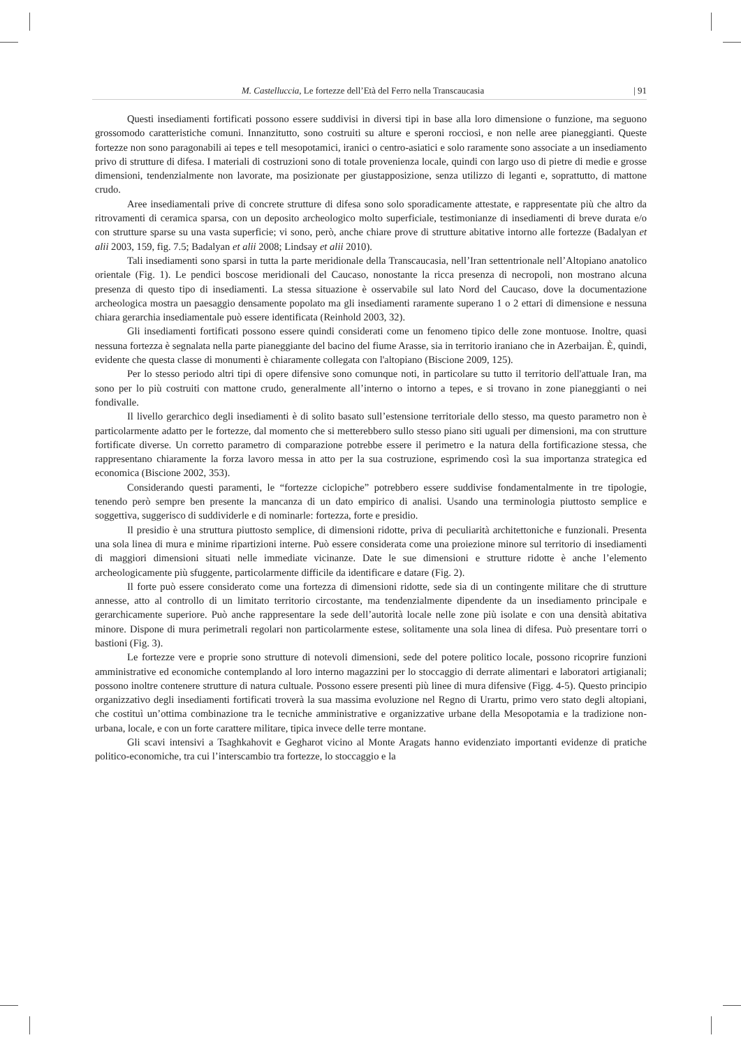M. Castelluccia, Le fortezze dell’Età del Ferro nella Transcaucasia | 91
Questi insediamenti fortificati possono essere suddivisi in diversi tipi in base alla loro dimensione o funzione, ma seguono grossomodo caratteristiche comuni. Innanzitutto, sono costruiti su alture e speroni rocciosi, e non nelle aree pianeggianti. Queste fortezze non sono paragonabili ai tepes e tell mesopotamici, iranici o centro-asiatici e solo raramente sono associate a un insediamento privo di strutture di difesa. I materiali di costruzioni sono di totale provenienza locale, quindi con largo uso di pietre di medie e grosse dimensioni, tendenzialmente non lavorate, ma posizionate per giustapposizione, senza utilizzo di leganti e, soprattutto, di mattone crudo.
Aree insediamentali prive di concrete strutture di difesa sono solo sporadicamente attestate, e rappresentate più che altro da ritrovamenti di ceramica sparsa, con un deposito archeologico molto superficiale, testimonianze di insediamenti di breve durata e/o con strutture sparse su una vasta superficie; vi sono, però, anche chiare prove di strutture abitative intorno alle fortezze (Badalyan et alii 2003, 159, fig. 7.5; Badalyan et alii 2008; Lindsay et alii 2010).
Tali insediamenti sono sparsi in tutta la parte meridionale della Transcaucasia, nell’Iran settentrionale nell’Altopiano anatolico orientale (Fig. 1). Le pendici boscose meridionali del Caucaso, nonostante la ricca presenza di necropoli, non mostrano alcuna presenza di questo tipo di insediamenti. La stessa situazione è osservabile sul lato Nord del Caucaso, dove la documentazione archeologica mostra un paesaggio densamente popolato ma gli insediamenti raramente superano 1 o 2 ettari di dimensione e nessuna chiara gerarchia insediamentale può essere identificata (Reinhold 2003, 32).
Gli insediamenti fortificati possono essere quindi considerati come un fenomeno tipico delle zone montuose. Inoltre, quasi nessuna fortezza è segnalata nella parte pianeggiante del bacino del fiume Arasse, sia in territorio iraniano che in Azerbaijan. È, quindi, evidente che questa classe di monumenti è chiaramente collegata con l'altopiano (Biscione 2009, 125).
Per lo stesso periodo altri tipi di opere difensive sono comunque noti, in particolare su tutto il territorio dell'attuale Iran, ma sono per lo più costruiti con mattone crudo, generalmente all’interno o intorno a tepes, e si trovano in zone pianeggianti o nei fondivalle.
Il livello gerarchico degli insediamenti è di solito basato sull’estensione territoriale dello stesso, ma questo parametro non è particolarmente adatto per le fortezze, dal momento che si metterebbero sullo stesso piano siti uguali per dimensioni, ma con strutture fortificate diverse. Un corretto parametro di comparazione potrebbe essere il perimetro e la natura della fortificazione stessa, che rappresentano chiaramente la forza lavoro messa in atto per la sua costruzione, esprimendo così la sua importanza strategica ed economica (Biscione 2002, 353).
Considerando questi paramenti, le “fortezze ciclopiche” potrebbero essere suddivise fondamentalmente in tre tipologie, tenendo però sempre ben presente la mancanza di un dato empirico di analisi. Usando una terminologia piuttosto semplice e soggettiva, suggerisco di suddividerle e di nominarle: fortezza, forte e presidio.
Il presidio è una struttura piuttosto semplice, di dimensioni ridotte, priva di peculiarità architettoniche e funzionali. Presenta una sola linea di mura e minime ripartizioni interne. Può essere considerata come una proiezione minore sul territorio di insediamenti di maggiori dimensioni situati nelle immediate vicinanze. Date le sue dimensioni e strutture ridotte è anche l’elemento archeologicamente più sfuggente, particolarmente difficile da identificare e datare (Fig. 2).
Il forte può essere considerato come una fortezza di dimensioni ridotte, sede sia di un contingente militare che di strutture annesse, atto al controllo di un limitato territorio circostante, ma tendenzialmente dipendente da un insediamento principale e gerarchicamente superiore. Può anche rappresentare la sede dell’autorità locale nelle zone più isolate e con una densità abitativa minore. Dispone di mura perimetrali regolari non particolarmente estese, solitamente una sola linea di difesa. Può presentare torri o bastioni (Fig. 3).
Le fortezze vere e proprie sono strutture di notevoli dimensioni, sede del potere politico locale, possono ricoprire funzioni amministrative ed economiche contemplando al loro interno magazzini per lo stoccaggio di derrate alimentari e laboratori artigianali; possono inoltre contenere strutture di natura cultuale. Possono essere presenti più linee di mura difensive (Figg. 4-5). Questo principio organizzativo degli insediamenti fortificati troverà la sua massima evoluzione nel Regno di Urartu, primo vero stato degli altopiani, che costituì un’ottima combinazione tra le tecniche amministrative e organizzative urbane della Mesopotamia e la tradizione non-urbana, locale, e con un forte carattere militare, tipica invece delle terre montane.
Gli scavi intensivi a Tsaghkahovit e Gegharot vicino al Monte Aragats hanno evidenziato importanti evidenze di pratiche politico-economiche, tra cui l’interscambio tra fortezze, lo stoccaggio e la